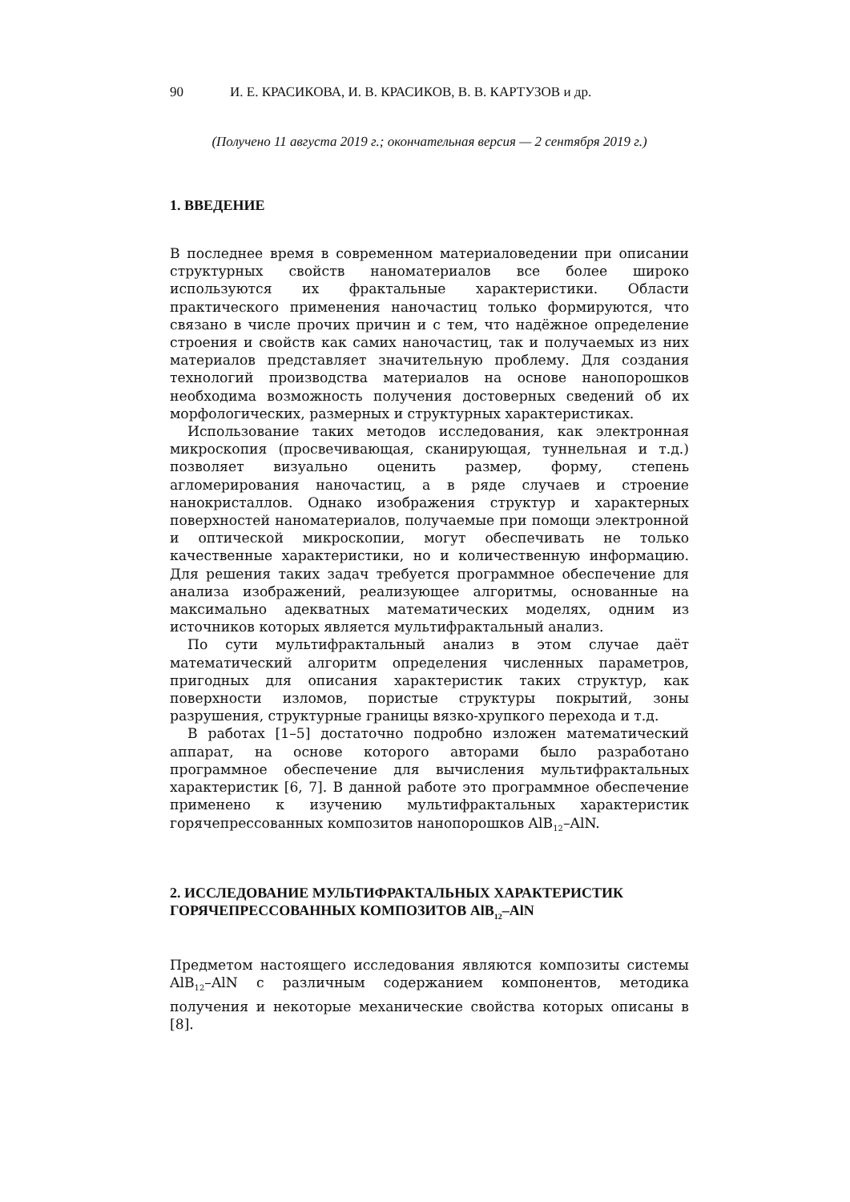90 И. Е. КРАСИКОВА, И. В. КРАСИКОВ, В. В. КАРТУЗОВ и др.
(Получено 11 августа 2019 г.; окончательная версия — 2 сентября 2019 г.)
1. ВВЕДЕНИЕ
В последнее время в современном материаловедении при описании структурных свойств наноматериалов все более широко используются их фрактальные характеристики. Области практического применения наночастиц только формируются, что связано в числе прочих причин и с тем, что надёжное определение строения и свойств как самих наночастиц, так и получаемых из них материалов представляет значительную проблему. Для создания технологий производства материалов на основе нанопорошков необходима возможность получения достоверных сведений об их морфологических, размерных и структурных характеристиках.
Использование таких методов исследования, как электронная микроскопия (просвечивающая, сканирующая, туннельная и т.д.) позволяет визуально оценить размер, форму, степень агломерирования наночастиц, а в ряде случаев и строение нанокристаллов. Однако изображения структур и характерных поверхностей наноматериалов, получаемые при помощи электронной и оптической микроскопии, могут обеспечивать не только качественные характеристики, но и количественную информацию. Для решения таких задач требуется программное обеспечение для анализа изображений, реализующее алгоритмы, основанные на максимально адекватных математических моделях, одним из источников которых является мультифрактальный анализ.
По сути мультифрактальный анализ в этом случае даёт математический алгоритм определения численных параметров, пригодных для описания характеристик таких структур, как поверхности изломов, пористые структуры покрытий, зоны разрушения, структурные границы вязко-хрупкого перехода и т.д.
В работах [1–5] достаточно подробно изложен математический аппарат, на основе которого авторами было разработано программное обеспечение для вычисления мультифрактальных характеристик [6, 7]. В данной работе это программное обеспечение применено к изучению мультифрактальных характеристик горячепрессованных композитов нанопорошков AlB<sub>12</sub>–AlN.
2. ИССЛЕДОВАНИЕ МУЛЬТИФРАКТАЛЬНЫХ ХАРАКТЕРИСТИК ГОРЯЧЕПРЕССОВАННЫХ КОМПОЗИТОВ AlB<sub>12</sub>–AlN
Предметом настоящего исследования являются композиты системы AlB<sub>12</sub>–AlN с различным содержанием компонентов, методика получения и некоторые механические свойства которых описаны в [8].